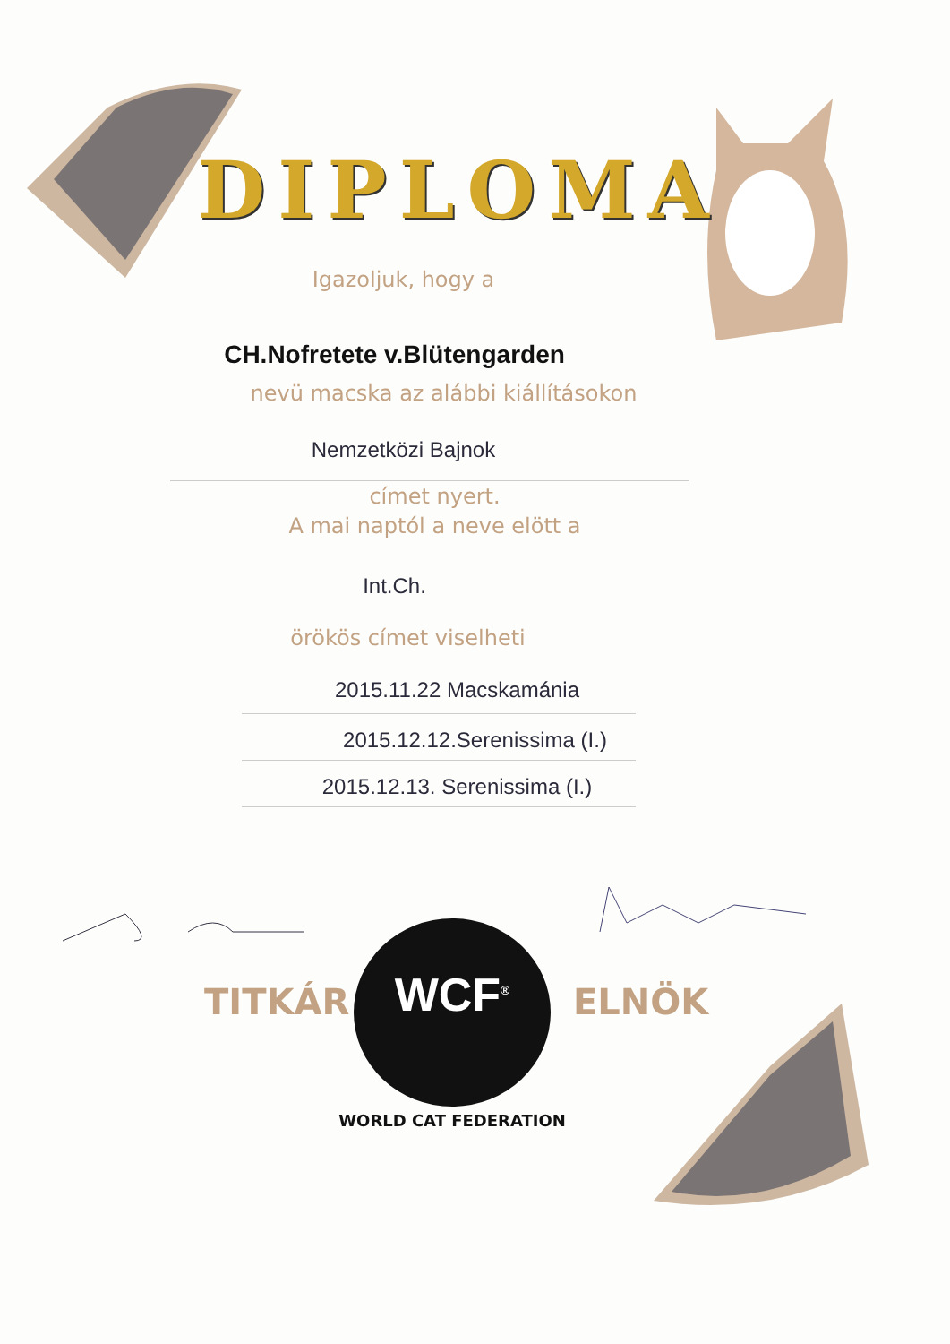DIPLOMA
Igazoljuk, hogy a
CH.Nofretete v.Blütengarden
nevü macska az alábbi kiállításokon
Nemzetközi Bajnok
címet nyert.
A mai naptól a neve elött a
Int.Ch.
örökös címet viselheti
2015.11.22 Macskamánia
2015.12.12.Serenissima (I.)
2015.12.13. Serenissima (I.)
TITKÁR ELNÖK
WCF<sup>®</sup>
WORLD CAT FEDERATION